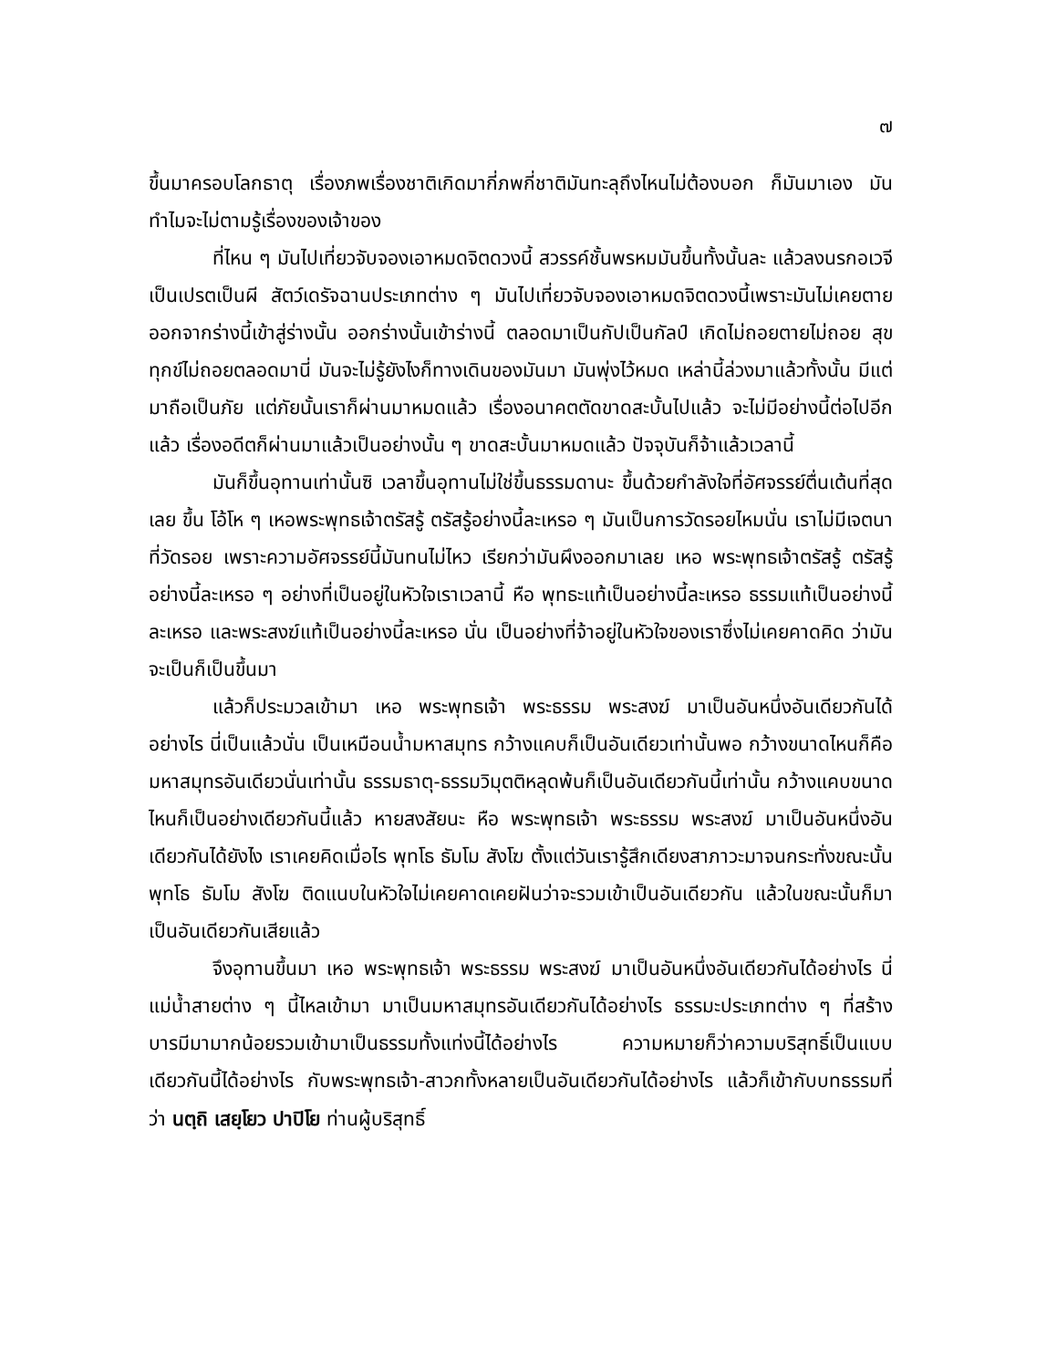๗
ขึ้นมาครอบโลกธาตุ เรื่องภพเรื่องชาติเกิดมากี่ภพกี่ชาติมันทะลุถึงไหนไม่ต้องบอก ก็มันมาเอง มันทำไมจะไม่ตามรู้เรื่องของเจ้าของ
ที่ไหน ๆ มันไปเที่ยวจับจองเอาหมดจิตดวงนี้ สวรรค์ชั้นพรหมมันขึ้นทั้งนั้นละ แล้วลงนรกอเวจีเป็นเปรตเป็นผี สัตว์เดรัจฉานประเภทต่าง ๆ มันไปเที่ยวจับจองเอาหมดจิตดวงนี้เพราะมันไม่เคยตาย ออกจากร่างนี้เข้าสู่ร่างนั้น ออกร่างนั้นเข้าร่างนี้ ตลอดมาเป็นกัปเป็นกัลป์ เกิดไม่ถอยตายไม่ถอย สุขทุกข์ไม่ถอยตลอดมานี่ มันจะไม่รู้ยังไงก็ทางเดินของมันมา มันพุ่งไว้หมด เหล่านี้ล่วงมาแล้วทั้งนั้น มีแต่มาถือเป็นภัย แต่ภัยนั้นเราก็ผ่านมาหมดแล้ว เรื่องอนาคตตัดขาดสะบั้นไปแล้ว จะไม่มีอย่างนี้ต่อไปอีกแล้ว เรื่องอดีตก็ผ่านมาแล้วเป็นอย่างนั้น ๆ ขาดสะบั้นมาหมดแล้ว ปัจจุบันก็จ้าแล้วเวลานี้
มันก็ขึ้นอุทานเท่านั้นซิ เวลาขึ้นอุทานไม่ใช่ขึ้นธรรมดานะ ขึ้นด้วยกำลังใจที่อัศจรรย์ตื่นเต้นที่สุดเลย ขึ้น โอ้โห ๆ เหอพระพุทธเจ้าตรัสรู้ ตรัสรู้อย่างนี้ละเหรอ ๆ มันเป็นการวัดรอยไหมนั่น เราไม่มีเจตนาที่วัดรอย เพราะความอัศจรรย์นี้มันทนไม่ไหว เรียกว่ามันผึงออกมาเลย เหอ พระพุทธเจ้าตรัสรู้ ตรัสรู้อย่างนี้ละเหรอ ๆ อย่างที่เป็นอยู่ในหัวใจเราเวลานี้ หือ พุทธะแท้เป็นอย่างนี้ละเหรอ ธรรมแท้เป็นอย่างนี้ละเหรอ และพระสงฆ์แท้เป็นอย่างนี้ละเหรอ นั่น เป็นอย่างที่จ้าอยู่ในหัวใจของเราซึ่งไม่เคยคาดคิด ว่ามันจะเป็นก็เป็นขึ้นมา
แล้วก็ประมวลเข้ามา เหอ พระพุทธเจ้า พระธรรม พระสงฆ์ มาเป็นอันหนึ่งอันเดียวกันได้อย่างไร นี่เป็นแล้วนั่น เป็นเหมือนน้ำมหาสมุทร กว้างแคบก็เป็นอันเดียวเท่านั้นพอ กว้างขนาดไหนก็คือมหาสมุทรอันเดียวนั่นเท่านั้น ธรรมธาตุ-ธรรมวิมุตติหลุดพ้นก็เป็นอันเดียวกันนี้เท่านั้น กว้างแคบขนาดไหนก็เป็นอย่างเดียวกันนี้แล้ว หายสงสัยนะ หือ พระพุทธเจ้า พระธรรม พระสงฆ์ มาเป็นอันหนึ่งอันเดียวกันได้ยังไง เราเคยคิดเมื่อไร พุทโธ ธัมโม สังโฆ ตั้งแต่วันเรารู้สึกเดียงสาภาวะมาจนกระทั่งขณะนั้น พุทโธ ธัมโม สังโฆ ติดแนบในหัวใจไม่เคยคาดเคยฝันว่าจะรวมเข้าเป็นอันเดียวกัน แล้วในขณะนั้นก็มาเป็นอันเดียวกันเสียแล้ว
จึงอุทานขึ้นมา เหอ พระพุทธเจ้า พระธรรม พระสงฆ์ มาเป็นอันหนึ่งอันเดียวกันได้อย่างไร นี่ แม่น้ำสายต่าง ๆ นี้ไหลเข้ามา มาเป็นมหาสมุทรอันเดียวกันได้อย่างไร ธรรมะประเภทต่าง ๆ ที่สร้างบารมีมามากน้อยรวมเข้ามาเป็นธรรมทั้งแท่งนี้ได้อย่างไร ความหมายก็ว่าความบริสุทธิ์เป็นแบบเดียวกันนี้ได้อย่างไร กับพระพุทธเจ้า-สาวกทั้งหลายเป็นอันเดียวกันได้อย่างไร แล้วก็เข้ากับบทธรรมที่ว่า นตฺถิ เสยฺโยว ปาปิโย ท่านผู้บริสุทธิ์